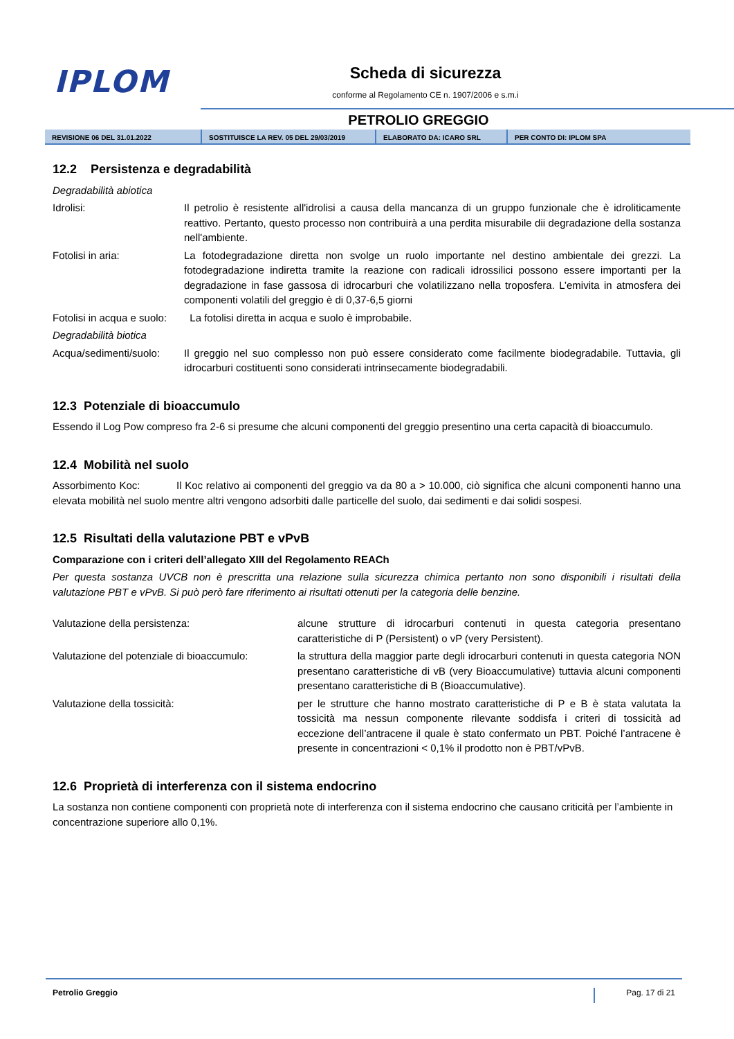IPLOM Scheda di sicurezza
conforme al Regolamento CE n. 1907/2006 e s.m.i
PETROLIO GREGGIO
REVISIONE 06 DEL 31.01.2022 SOSTITUISCE LA REV. 05 DEL 29/03/2019 ELABORATO DA: ICARO SRL PER CONTO DI: IPLOM SPA
12.2 Persistenza e degradabilità
Degradabilità abiotica
| Idrolisi: | Il petrolio è resistente all'idrolisi a causa della mancanza di un gruppo funzionale che è idroliticamente reattivo. Pertanto, questo processo non contribuirà a una perdita misurabile dii degradazione della sostanza nell'ambiente. |
| Fotolisi in aria: | La fotodegradazione diretta non svolge un ruolo importante nel destino ambientale dei grezzi. La fotodegradazione indiretta tramite la reazione con radicali idrossilici possono essere importanti per la degradazione in fase gassosa di idrocarburi che volatilizzano nella troposfera. L’emivita in atmosfera dei componenti volatili del greggio è di 0,37-6,5 giorni |
| Fotolisi in acqua e suolo: | La fotolisi diretta in acqua e suolo è improbabile. |
| Degradabilità biotica | |
| Acqua/sedimenti/suolo: | Il greggio nel suo complesso non può essere considerato come facilmente biodegradabile. Tuttavia, gli idrocarburi costituenti sono considerati intrinsecamente biodegradabili. |
12.3 Potenziale di bioaccumulo
Essendo il Log Pow compreso fra 2-6 si presume che alcuni componenti del greggio presentino una certa capacità di bioaccumulo.
12.4 Mobilità nel suolo
Assorbimento Koc: Il Koc relativo ai componenti del greggio va da 80 a > 10.000, ciò significa che alcuni componenti hanno una elevata mobilità nel suolo mentre altri vengono adsorbiti dalle particelle del suolo, dai sedimenti e dai solidi sospesi.
12.5 Risultati della valutazione PBT e vPvB
Comparazione con i criteri dell’allegato XIII del Regolamento REACh
Per questa sostanza UVCB non è prescritta una relazione sulla sicurezza chimica pertanto non sono disponibili i risultati della valutazione PBT e vPvB. Si può però fare riferimento ai risultati ottenuti per la categoria delle benzine.
| Valutazione della persistenza: | alcune strutture di idrocarburi contenuti in questa categoria presentano caratteristiche di P (Persistent) o vP (very Persistent). |
| Valutazione del potenziale di bioaccumulo: | la struttura della maggior parte degli idrocarburi contenuti in questa categoria NON presentano caratteristiche di vB (very Bioaccumulative) tuttavia alcuni componenti presentano caratteristiche di B (Bioaccumulative). |
| Valutazione della tossicità: | per le strutture che hanno mostrato caratteristiche di P e B è stata valutata la tossicità ma nessun componente rilevante soddisfa i criteri di tossicità ad eccezione dell’antracene il quale è stato confermato un PBT. Poiché l’antracene è presente in concentrazioni < 0,1% il prodotto non è PBT/vPvB. |
12.6 Proprietà di interferenza con il sistema endocrino
La sostanza non contiene componenti con proprietà note di interferenza con il sistema endocrino che causano criticità per l’ambiente in concentrazione superiore allo 0,1%.
Petrolio Greggio Pag. 17 di 21